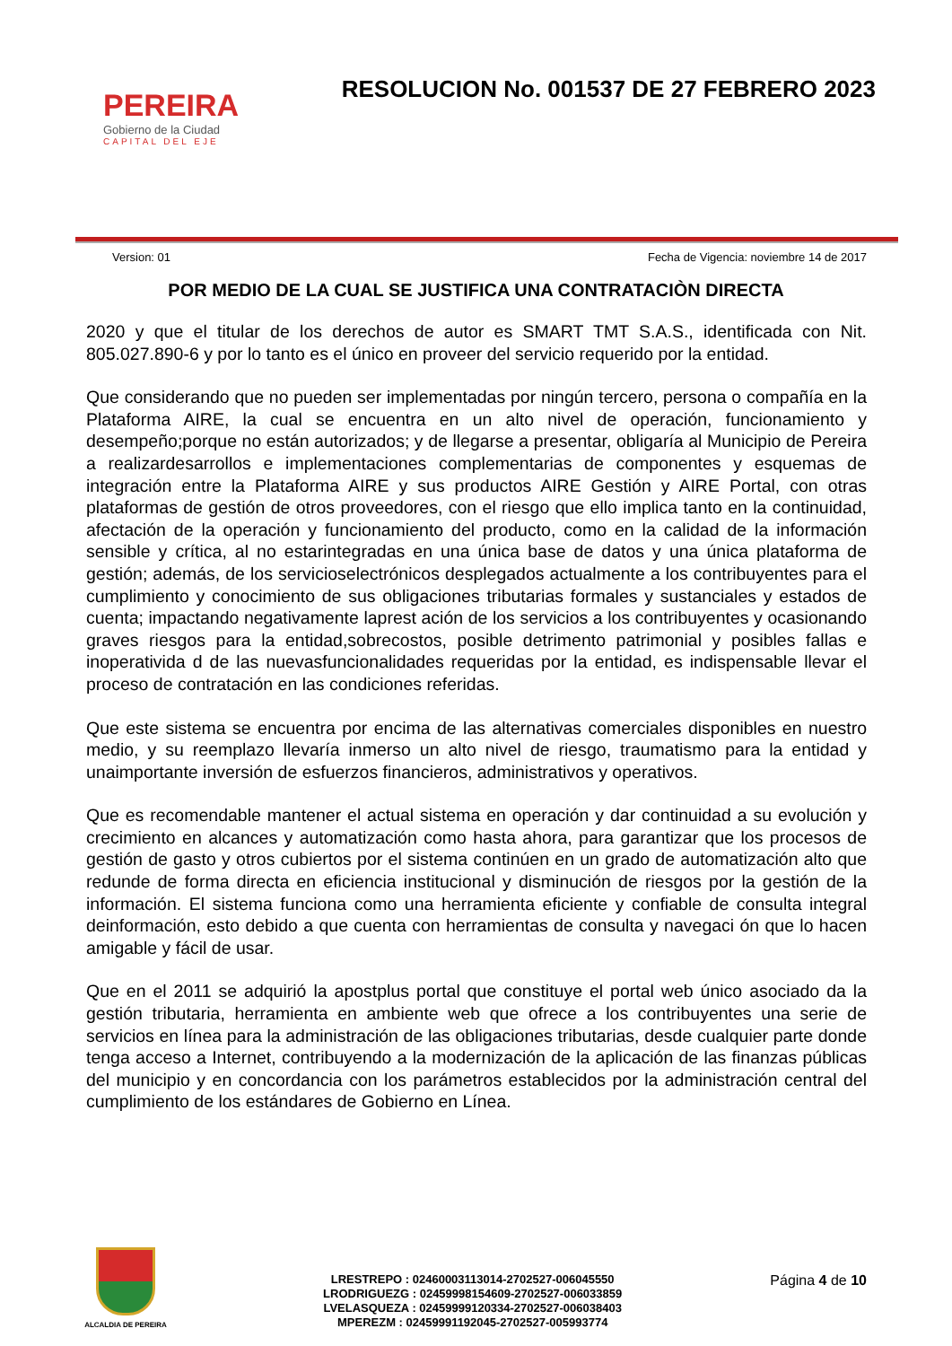PEREIRA
Gobierno de la Ciudad
CAPITAL DEL EJE
RESOLUCION No. 001537 DE 27 FEBRERO 2023
Version: 01 Fecha de Vigencia: noviembre 14 de 2017
POR MEDIO DE LA CUAL SE JUSTIFICA UNA CONTRATACIÒN DIRECTA
2020 y que el titular de los derechos de autor es SMART TMT S.A.S., identificada con Nit. 805.027.890-6 y por lo tanto es el único en proveer del servicio requerido por la entidad.
Que considerando que no pueden ser implementadas por ningún tercero, persona o compañía en la Plataforma AIRE, la cual se encuentra en un alto nivel de operación, funcionamiento y desempeño;porque no están autorizados; y de llegarse a presentar, obligaría al Municipio de Pereira a realizardesarrollos e implementaciones complementarias de componentes y esquemas de integración entre la Plataforma AIRE y sus productos AIRE Gestión y AIRE Portal, con otras plataformas de gestión de otros proveedores, con el riesgo que ello implica tanto en la continuidad, afectación de la operación y funcionamiento del producto, como en la calidad de la información sensible y crítica, al no estarintegradas en una única base de datos y una única plataforma de gestión; además, de los servicioselectrónicos desplegados actualmente a los contribuyentes para el cumplimiento y conocimiento de sus obligaciones tributarias formales y sustanciales y estados de cuenta; impactando negativamente laprest ación de los servicios a los contribuyentes y ocasionando graves riesgos para la entidad,sobrecostos, posible detrimento patrimonial y posibles fallas e inoperativida d de las nuevasfuncionalidades requeridas por la entidad, es indispensable llevar el proceso de contratación en las condiciones referidas.
Que este sistema se encuentra por encima de las alternativas comerciales disponibles en nuestro medio, y su reemplazo llevaría inmerso un alto nivel de riesgo, traumatismo para la entidad y unaimportante inversión de esfuerzos financieros, administrativos y operativos.
Que es recomendable mantener el actual sistema en operación y dar continuidad a su evolución y crecimiento en alcances y automatización como hasta ahora, para garantizar que los procesos de gestión de gasto y otros cubiertos por el sistema continúen en un grado de automatización alto que redunde de forma directa en eficiencia institucional y disminución de riesgos por la gestión de la información. El sistema funciona como una herramienta eficiente y confiable de consulta integral deinformación, esto debido a que cuenta con herramientas de consulta y navegaci ón que lo hacen amigable y fácil de usar.
Que en el 2011 se adquirió la apostplus portal que constituye el portal web único asociado da la gestión tributaria, herramienta en ambiente web que ofrece a los contribuyentes una serie de servicios en línea para la administración de las obligaciones tributarias, desde cualquier parte donde tenga acceso a Internet, contribuyendo a la modernización de la aplicación de las finanzas públicas del municipio y en concordancia con los parámetros establecidos por la administración central del cumplimiento de los estándares de Gobierno en Línea.
ALCALDIA DE PEREIRA
LRESTREPO : 02460003113014-2702527-006045550
LRODRIGUEZG : 02459998154609-2702527-006033859
LVELASQUEZA : 02459999120334-2702527-006038403
MPEREZM : 02459991192045-2702527-005993774
Página 4 de 10